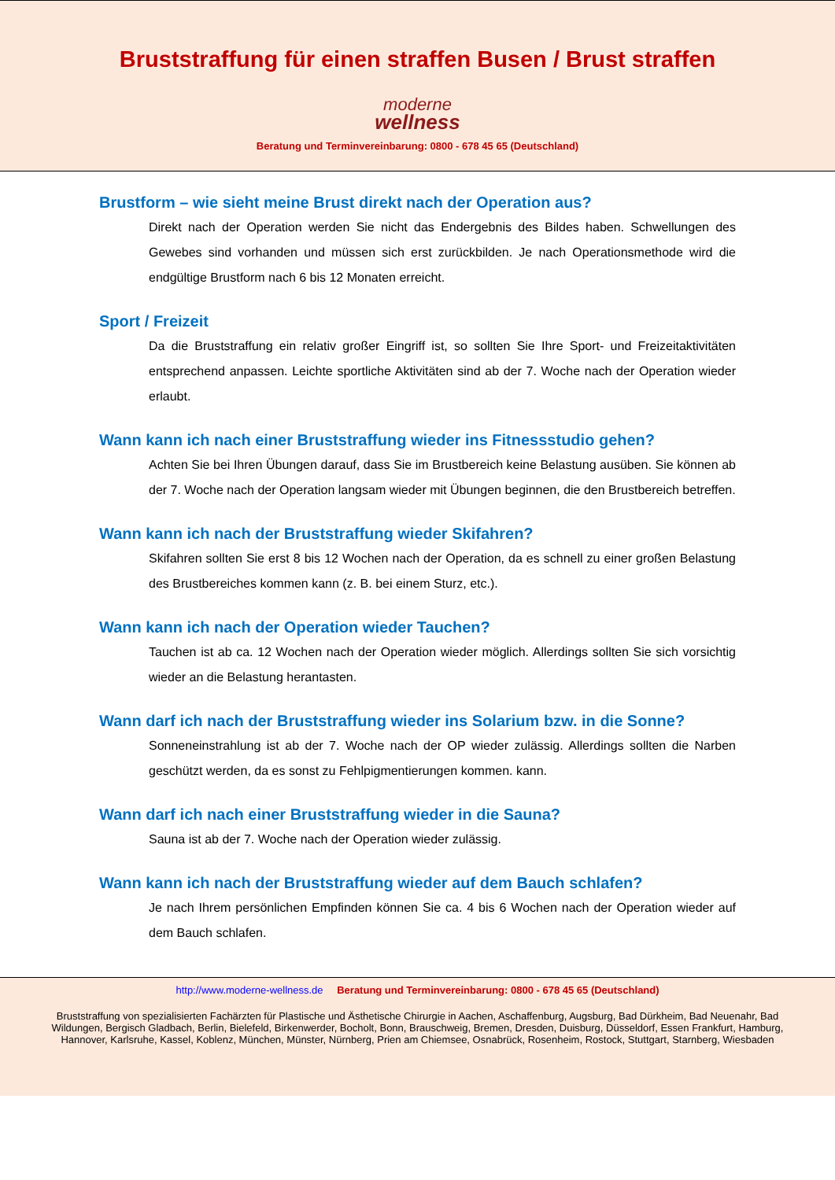Bruststraffung für einen straffen Busen / Brust straffen
moderne
wellness
Beratung und Terminvereinbarung: 0800 - 678 45 65 (Deutschland)
Brustform – wie sieht meine Brust direkt nach der Operation aus?
Direkt nach der Operation werden Sie nicht das Endergebnis des Bildes haben. Schwellungen des Gewebes sind vorhanden und müssen sich erst zurückbilden. Je nach Operationsmethode wird die endgültige Brustform nach 6 bis 12 Monaten erreicht.
Sport / Freizeit
Da die Bruststraffung ein relativ großer Eingriff ist, so sollten Sie Ihre Sport- und Freizeitaktivitäten entsprechend anpassen. Leichte sportliche Aktivitäten sind ab der 7. Woche nach der Operation wieder erlaubt.
Wann kann ich nach einer Bruststraffung wieder ins Fitnessstudio gehen?
Achten Sie bei Ihren Übungen darauf, dass Sie im Brustbereich keine Belastung ausüben. Sie können ab der 7. Woche nach der Operation langsam wieder mit Übungen beginnen, die den Brustbereich betreffen.
Wann kann ich nach der Bruststraffung wieder Skifahren?
Skifahren sollten Sie erst 8 bis 12 Wochen nach der Operation, da es schnell zu einer großen Belastung des Brustbereiches kommen kann (z. B. bei einem Sturz, etc.).
Wann kann ich nach der Operation wieder Tauchen?
Tauchen ist ab ca. 12 Wochen nach der Operation wieder möglich. Allerdings sollten Sie sich vorsichtig wieder an die Belastung herantasten.
Wann darf ich nach der Bruststraffung wieder ins Solarium bzw. in die Sonne?
Sonneneinstrahlung ist ab der 7. Woche nach der OP wieder zulässig. Allerdings sollten die Narben geschützt werden, da es sonst zu Fehlpigmentierungen kommen. kann.
Wann darf ich nach einer Bruststraffung wieder in die Sauna?
Sauna ist ab der 7. Woche nach der Operation wieder zulässig.
Wann kann ich nach der Bruststraffung wieder auf dem Bauch schlafen?
Je nach Ihrem persönlichen Empfinden können Sie ca. 4 bis 6 Wochen nach der Operation wieder auf dem Bauch schlafen.
http://www.moderne-wellness.de Beratung und Terminvereinbarung: 0800 - 678 45 65 (Deutschland)
Bruststraffung von spezialisierten Fachärzten für Plastische und Ästhetische Chirurgie in Aachen, Aschaffenburg, Augsburg, Bad Dürkheim, Bad Neuenahr, Bad Wildungen, Bergisch Gladbach, Berlin, Bielefeld, Birkenwerder, Bocholt, Bonn, Brauschweig, Bremen, Dresden, Duisburg, Düsseldorf, Essen Frankfurt, Hamburg, Hannover, Karlsruhe, Kassel, Koblenz, München, Münster, Nürnberg, Prien am Chiemsee, Osnabrück, Rosenheim, Rostock, Stuttgart, Starnberg, Wiesbaden